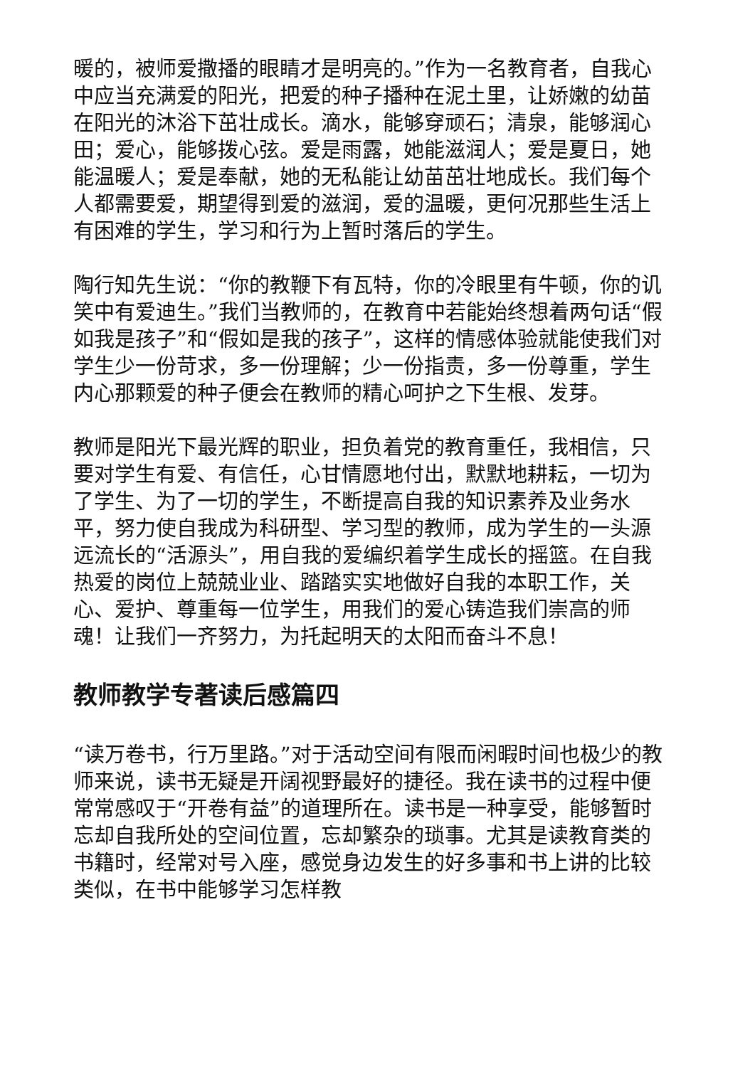暖的，被师爱撒播的眼睛才是明亮的。”作为一名教育者，自我心中应当充满爱的阳光，把爱的种子播种在泥土里，让娇嫩的幼苗在阳光的沐浴下茁壮成长。滴水，能够穿顽石；清泉，能够润心田；爱心，能够拨心弦。爱是雨露，她能滋润人；爱是夏日，她能温暖人；爱是奉献，她的无私能让幼苗茁壮地成长。我们每个人都需要爱，期望得到爱的滋润，爱的温暖，更何况那些生活上有困难的学生，学习和行为上暂时落后的学生。
陶行知先生说：“你的教鞭下有瓦特，你的冷眼里有牛顿，你的讥笑中有爱迪生。”我们当教师的，在教育中若能始终想着两句话“假如我是孩子”和“假如是我的孩子”，这样的情感体验就能使我们对学生少一份苛求，多一份理解；少一份指责，多一份尊重，学生内心那颗爱的种子便会在教师的精心呵护之下生根、发芽。
教师是阳光下最光辉的职业，担负着党的教育重任，我相信，只要对学生有爱、有信任，心甘情愿地付出，默默地耕耘，一切为了学生、为了一切的学生，不断提高自我的知识素养及业务水平，努力使自我成为科研型、学习型的教师，成为学生的一头源远流长的“活源头”，用自我的爱编织着学生成长的摇篮。在自我热爱的岗位上兢兢业业、踏踏实实地做好自我的本职工作，关心、爱护、尊重每一位学生，用我们的爱心铸造我们崇高的师魂！让我们一齐努力，为托起明天的太阳而奋斗不息！
教师教学专著读后感篇四
“读万卷书，行万里路。”对于活动空间有限而闲暇时间也极少的教师来说，读书无疑是开阔视野最好的捷径。我在读书的过程中便常常感叹于“开卷有益”的道理所在。读书是一种享受，能够暂时忘却自我所处的空间位置，忘却繁杂的琐事。尤其是读教育类的书籍时，经常对号入座，感觉身边发生的好多事和书上讲的比较类似，在书中能够学习怎样教